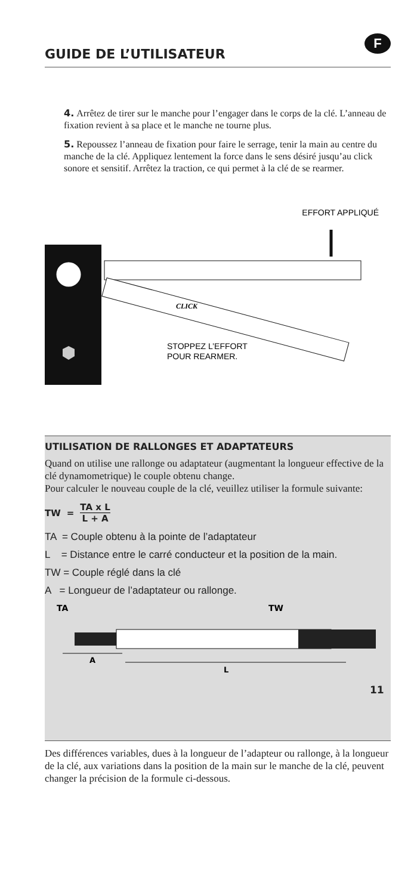GUIDE DE L’UTILISATEUR
F
4. Arrêtez de tirer sur le manche pour l’engager dans le corps de la clé. L’anneau de fixation revient à sa place et le manche ne tourne plus.
5. Repoussez l’anneau de fixation pour faire le serrage, tenir la main au centre du manche de la clé. Appliquez lentement la force dans le sens désiré jusqu’au click sonore et sensitif. Arrêtez la traction, ce qui permet à la clé de se rearmer.
EFFORT APPLIQUÉ
CLICK
STOPPEZ L’EFFORT
POUR REARMER.
UTILISATION DE RALLONGES ET ADAPTATEURS
Quand on utilise une rallonge ou adaptateur (augmentant la longueur effective de la clé dynamometrique) le couple obtenu change.
Pour calculer le nouveau couple de la clé, veuillez utiliser la formule suivante:
TW = TA x L L + A
TA = Couple obtenu à la pointe de l’adaptateur
L = Distance entre le carré conducteur et la position de la main.
TW = Couple réglé dans la clé
A = Longueur de l’adaptateur ou rallonge.
TA
TW
A
L
Des différences variables, dues à la longueur de l’adapteur ou rallonge, à la longueur de la clé, aux variations dans la position de la main sur le manche de la clé, peuvent changer la précision de la formule ci-dessous.
11